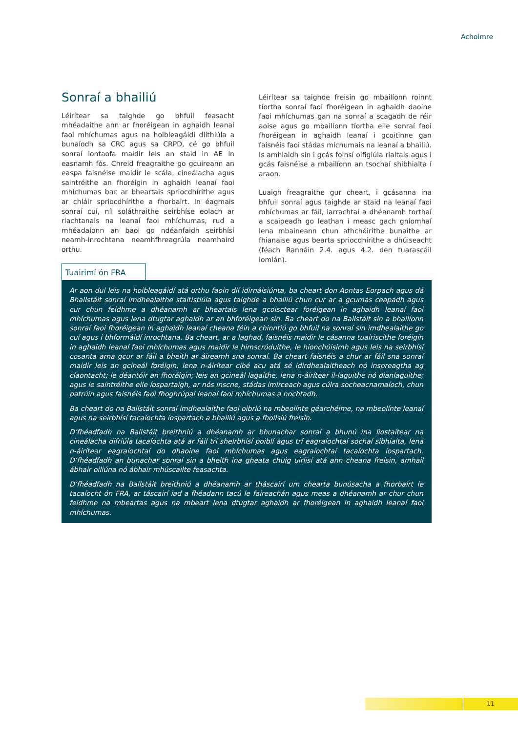Achoimre
Sonraí a bhailiú
Léirítear sa taighde go bhfuil feasacht mhéadaithe ann ar fhoréigean in aghaidh leanaí faoi mhíchumas agus na hoibleagáidí dlíthiúla a bunaíodh sa CRC agus sa CRPD, cé go bhfuil sonraí iontaofa maidir leis an staid in AE in easnamh fós. Chreid freagraithe go gcuireann an easpa faisnéise maidir le scála, cineálacha agus saintréithe an fhoréigin in aghaidh leanaí faoi mhíchumas bac ar bheartais spriocdhírithe agus ar chláir spriocdhírithe a fhorbairt. In éagmais sonraí cuí, níl soláthraithe seirbhíse eolach ar riachtanais na leanaí faoi mhíchumas, rud a mhéadaíonn an baol go ndéanfaidh seirbhísí neamh-inrochtana neamhfhreagrúla neamhaird orthu.
Léirítear sa taighde freisin go mbailíonn roinnt tíortha sonraí faoi fhoréigean in aghaidh daoine faoi mhíchumas gan na sonraí a scagadh de réir aoise agus go mbailíonn tíortha eile sonraí faoi fhoréigean in aghaidh leanaí i gcoitinne gan faisnéis faoi stádas míchumais na leanaí a bhailiú. Is amhlaidh sin i gcás foinsí oifigiúla rialtais agus i gcás faisnéise a mbailíonn an tsochaí shibhialta í araon.
Luaigh freagraithe gur cheart, i gcásanna ina bhfuil sonraí agus taighde ar staid na leanaí faoi mhíchumas ar fáil, iarrachtaí a dhéanamh torthaí a scaipeadh go leathan i measc gach gníomhaí lena mbaineann chun athchóirithe bunaithe ar fhianaise agus bearta spriocdhírithe a dhúiseacht (féach Rannáin 2.4. agus 4.2. den tuarascáil iomlán).
Tuairimí ón FRA
Ar aon dul leis na hoibleagáidí atá orthu faoin dlí idirnáisiúnta, ba cheart don Aontas Eorpach agus dá Bhallstáit sonraí imdhealaithe staitistiúla agus taighde a bhailiú chun cur ar a gcumas ceapadh agus cur chun feidhme a dhéanamh ar bheartais lena gcoisctear foréigean in aghaidh leanaí faoi mhíchumas agus lena dtugtar aghaidh ar an bhforéigean sin. Ba cheart do na Ballstáit sin a bhailíonn sonraí faoi fhoréigean in aghaidh leanaí cheana féin a chinntiú go bhfuil na sonraí sin imdhealaithe go cuí agus i bhformáidí inrochtana. Ba cheart, ar a laghad, faisnéis maidir le cásanna tuairiscithe foréigin in aghaidh leanaí faoi mhíchumas agus maidir le himscrúduithe, le hionchúisimh agus leis na seirbhísí cosanta arna gcur ar fáil a bheith ar áireamh sna sonraí. Ba cheart faisnéis a chur ar fáil sna sonraí maidir leis an gcineál foréigin, lena n-áirítear cibé acu atá sé idirdhealaitheach nó inspreagtha ag claontacht; le déantóir an fhoréigin; leis an gcineál lagaithe, lena n-áirítear il-laguithe nó dianlaguithe; agus le saintréithe eile íospartaigh, ar nós inscne, stádas imirceach agus cúlra socheacnamaíoch, chun patrúin agus faisnéis faoi fhoghrúpaí leanaí faoi mhíchumas a nochtadh.
Ba cheart do na Ballstáit sonraí imdhealaithe faoi oibriú na mbeolínte géarchéime, na mbeolínte leanaí agus na seirbhísí tacaíochta íospartach a bhailiú agus a fhoilsiú freisin.
D’fhéadfadh na Ballstáit breithniú a dhéanamh ar bhunachar sonraí a bhunú ina liostaítear na cineálacha difriúla tacaíochta atá ar fáil trí sheirbhísí poiblí agus trí eagraíochtaí sochaí sibhialta, lena n-áirítear eagraíochtaí do dhaoine faoi mhíchumas agus eagraíochtaí tacaíochta íospartach. D’fhéadfadh an bunachar sonraí sin a bheith ina gheata chuig uirlisí atá ann cheana freisin, amhail ábhair oiliúna nó ábhair mhúscailte feasachta.
D’fhéadfadh na Ballstáit breithniú a dhéanamh ar tháscairí um chearta bunúsacha a fhorbairt le tacaíocht ón FRA, ar táscairí iad a fhéadann tacú le faireachán agus meas a dhéanamh ar chur chun feidhme na mbeartas agus na mbeart lena dtugtar aghaidh ar fhoréigean in aghaidh leanaí faoi mhíchumas.
11